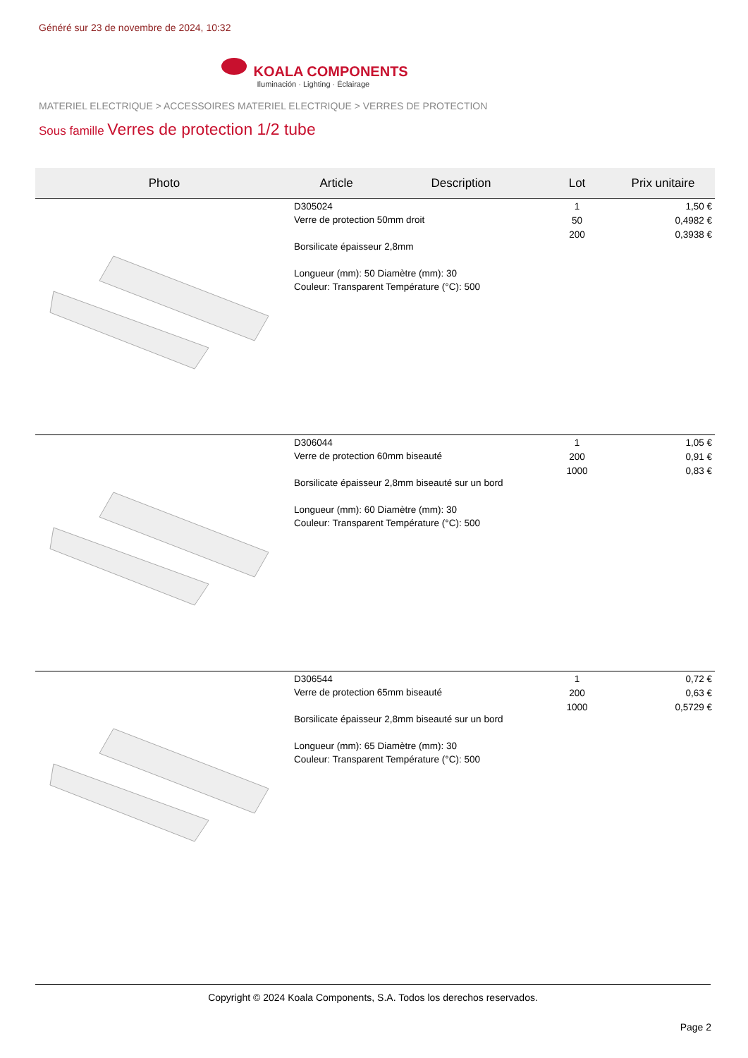Généré sur 23 de novembre de 2024, 10:32
KOALA COMPONENTS
Iluminación · Lighting · Éclairage
MATERIEL ELECTRIQUE > ACCESSOIRES MATERIEL ELECTRIQUE > VERRES DE PROTECTION
Sous famille Verres de protection 1/2 tube
| Photo | Article | Description | Lot | Prix unitaire |
| --- | --- | --- | --- | --- |
| | D305024 Verre de protection 50mm droit Borsilicate épaisseur 2,8mm Longueur (mm): 50 Diamètre (mm): 30 Couleur: Transparent Température (°C): 500 | | 1 50 200 | 1,50 € 0,4982 € 0,3938 € |
| | D306044 Verre de protection 60mm biseauté Borsilicate épaisseur 2,8mm biseauté sur un bord Longueur (mm): 60 Diamètre (mm): 30 Couleur: Transparent Température (°C): 500 | | 1 200 1000 | 1,05 € 0,91 € 0,83 € |
| | D306544 Verre de protection 65mm biseauté Borsilicate épaisseur 2,8mm biseauté sur un bord Longueur (mm): 65 Diamètre (mm): 30 Couleur: Transparent Température (°C): 500 | | 1 200 1000 | 0,72 € 0,63 € 0,5729 € |
Copyright © 2024 Koala Components, S.A. Todos los derechos reservados.
Page 2